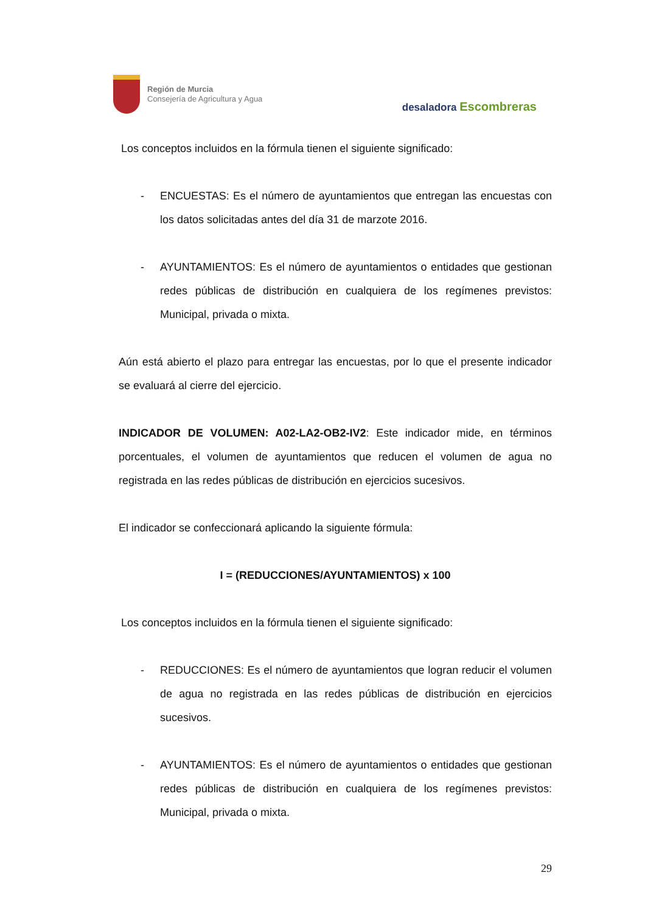Región de Murcia
Consejería de Agricultura y Agua
desaladora Escombreras
Los conceptos incluidos en la fórmula tienen el siguiente significado:
- ENCUESTAS: Es el número de ayuntamientos que entregan las encuestas con los datos solicitadas antes del día 31 de marzote 2016.
- AYUNTAMIENTOS: Es el número de ayuntamientos o entidades que gestionan redes públicas de distribución en cualquiera de los regímenes previstos: Municipal, privada o mixta.
Aún está abierto el plazo para entregar las encuestas, por lo que el presente indicador se evaluará al cierre del ejercicio.
INDICADOR DE VOLUMEN: A02-LA2-OB2-IV2: Este indicador mide, en términos porcentuales, el volumen de ayuntamientos que reducen el volumen de agua no registrada en las redes públicas de distribución en ejercicios sucesivos.
El indicador se confeccionará aplicando la siguiente fórmula:
I = (REDUCCIONES/AYUNTAMIENTOS) x 100
Los conceptos incluidos en la fórmula tienen el siguiente significado:
- REDUCCIONES: Es el número de ayuntamientos que logran reducir el volumen de agua no registrada en las redes públicas de distribución en ejercicios sucesivos.
- AYUNTAMIENTOS: Es el número de ayuntamientos o entidades que gestionan redes públicas de distribución en cualquiera de los regímenes previstos: Municipal, privada o mixta.
29